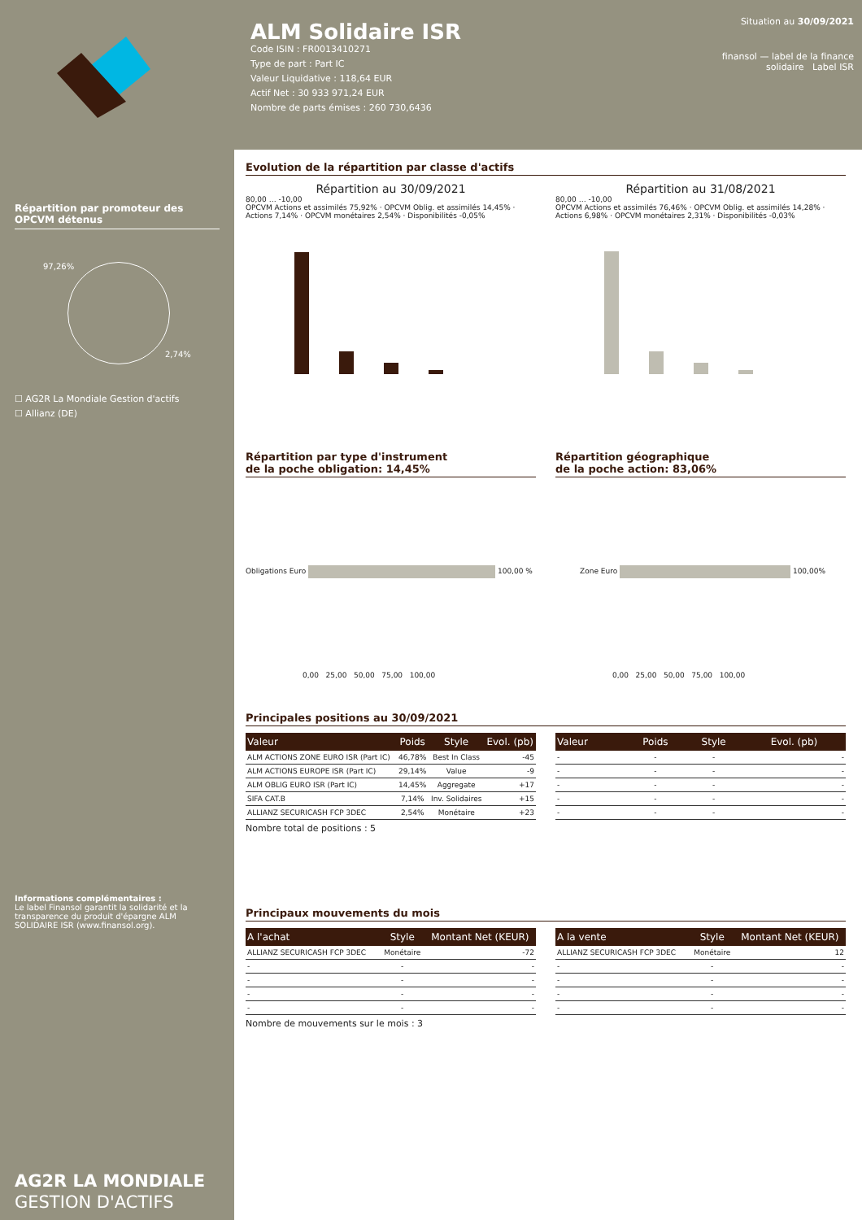ALM Solidaire ISR
Code ISIN : FR0013410271
Type de part : Part IC
Valeur Liquidative : 118,64 EUR
Actif Net : 30 933 971,24 EUR
Nombre de parts émises : 260 730,6436
Situation au 30/09/2021
finansol — label de la finance solidaire Label ISR
Répartition par promoteur des OPCVM détenus
97,26%
2,74%
☐ AG2R La Mondiale Gestion d'actifs
☐ Allianz (DE)
Informations complémentaires :
Le label Finansol garantit la solidarité et la transparence du produit d'épargne ALM SOLIDAIRE ISR (www.finansol.org).
AG2R LA MONDIALE
GESTION D'ACTIFS
Evolution de la répartition par classe d'actifs
Répartition au 30/09/2021
80,00 … -10,00
OPCVM Actions et assimilés 75,92% · OPCVM Oblig. et assimilés 14,45% · Actions 7,14% · OPCVM monétaires 2,54% · Disponibilités -0,05%
Répartition au 31/08/2021
80,00 … -10,00
OPCVM Actions et assimilés 76,46% · OPCVM Oblig. et assimilés 14,28% · Actions 6,98% · OPCVM monétaires 2,31% · Disponibilités -0,03%
Répartition par type d'instrument
de la poche obligation: 14,45%
Obligations Euro 100,00 %
0,00 25,00 50,00 75,00 100,00
Répartition géographique
de la poche action: 83,06%
Zone Euro 100,00%
0,00 25,00 50,00 75,00 100,00
Principales positions au 30/09/2021
| Valeur | Poids | Style | Evol. (pb) |
| --- | --- | --- | --- |
| ALM ACTIONS ZONE EURO ISR (Part IC) | 46,78% | Best In Class | -45 |
| ALM ACTIONS EUROPE ISR (Part IC) | 29,14% | Value | -9 |
| ALM OBLIG EURO ISR (Part IC) | 14,45% | Aggregate | +17 |
| SIFA CAT.B | 7,14% | Inv. Solidaires | +15 |
| ALLIANZ SECURICASH FCP 3DEC | 2,54% | Monétaire | +23 |
Nombre total de positions : 5
| Valeur | Poids | Style | Evol. (pb) |
| --- | --- | --- | --- |
| - | - | - | - |
| - | - | - | - |
| - | - | - | - |
| - | - | - | - |
| - | - | - | - |
Principaux mouvements du mois
| A l'achat | Style | Montant Net (KEUR) |
| --- | --- | --- |
| ALLIANZ SECURICASH FCP 3DEC | Monétaire | -72 |
| - | - | - |
| - | - | - |
| - | - | - |
| - | - | - |
Nombre de mouvements sur le mois : 3
| A la vente | Style | Montant Net (KEUR) |
| --- | --- | --- |
| ALLIANZ SECURICASH FCP 3DEC | Monétaire | 12 |
| - | - | - |
| - | - | - |
| - | - | - |
| - | - | - |